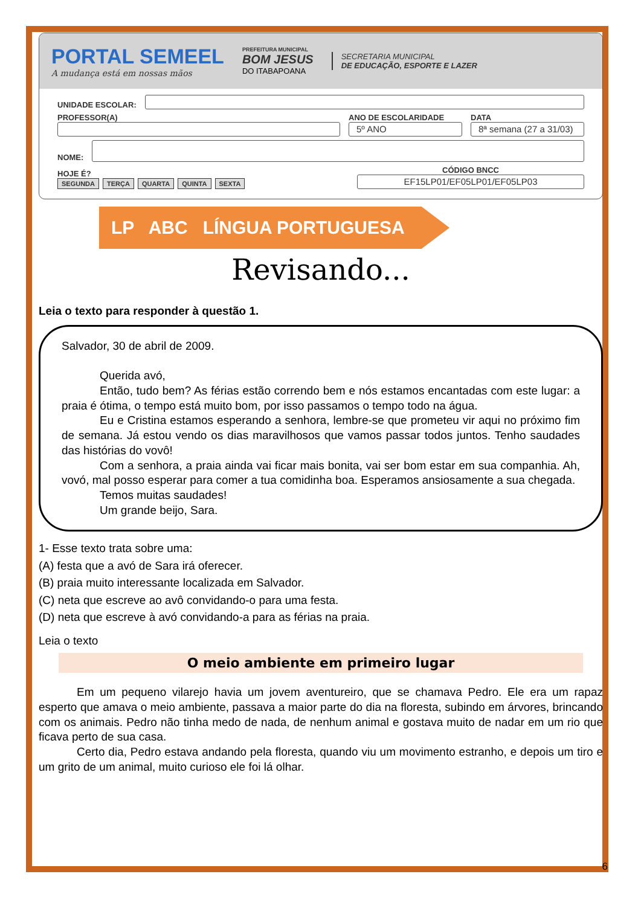PORTAL SEMEEL
A mudança está em nossas mãos
PREFEITURA MUNICIPAL
BOM JESUS
DO ITABAPOANA
SECRETARIA MUNICIPAL
DE EDUCAÇÃO, ESPORTE E LAZER
UNIDADE ESCOLAR:
PROFESSOR(A)
ANO DE ESCOLARIDADE
5º ANO
DATA
8ª semana (27 a 31/03)
NOME:
HOJE É?
SEGUNDA TERÇA QUARTA QUINTA SEXTA
CÓDIGO BNCC
EF15LP01/EF05LP01/EF05LP03
LP ABC LÍNGUA PORTUGUESA
Revisando...
Leia o texto para responder à questão 1.
Salvador, 30 de abril de 2009.
Querida avó,
Então, tudo bem? As férias estão correndo bem e nós estamos encantadas com este lugar: a praia é ótima, o tempo está muito bom, por isso passamos o tempo todo na água.
Eu e Cristina estamos esperando a senhora, lembre-se que prometeu vir aqui no próximo fim de semana. Já estou vendo os dias maravilhosos que vamos passar todos juntos. Tenho saudades das histórias do vovô!
Com a senhora, a praia ainda vai ficar mais bonita, vai ser bom estar em sua companhia. Ah, vovó, mal posso esperar para comer a tua comidinha boa. Esperamos ansiosamente a sua chegada.
Temos muitas saudades!
Um grande beijo, Sara.
1- Esse texto trata sobre uma:
(A) festa que a avó de Sara irá oferecer.
(B) praia muito interessante localizada em Salvador.
(C) neta que escreve ao avô convidando-o para uma festa.
(D) neta que escreve à avó convidando-a para as férias na praia.
Leia o texto
O meio ambiente em primeiro lugar
Em um pequeno vilarejo havia um jovem aventureiro, que se chamava Pedro. Ele era um rapaz esperto que amava o meio ambiente, passava a maior parte do dia na floresta, subindo em árvores, brincando com os animais. Pedro não tinha medo de nada, de nenhum animal e gostava muito de nadar em um rio que ficava perto de sua casa.
Certo dia, Pedro estava andando pela floresta, quando viu um movimento estranho, e depois um tiro e um grito de um animal, muito curioso ele foi lá olhar.
6